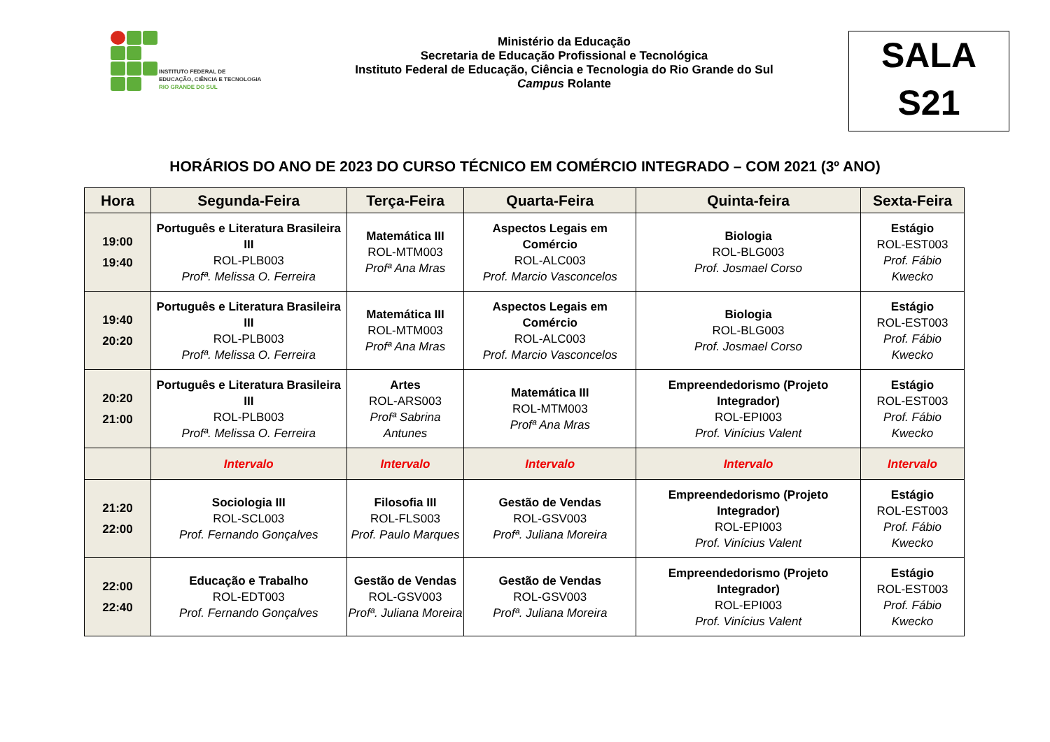INSTITUTO FEDERAL DE
EDUCAÇÃO, CIÊNCIA E TECNOLOGIA
RIO GRANDE DO SUL
Ministério da Educação
Secretaria de Educação Profissional e Tecnológica
Instituto Federal de Educação, Ciência e Tecnologia do Rio Grande do Sul
Campus Rolante
SALA
S21
HORÁRIOS DO ANO DE 2023 DO CURSO TÉCNICO EM COMÉRCIO INTEGRADO – COM 2021 (3º ANO)
| Hora | Segunda-Feira | Terça-Feira | Quarta-Feira | Quinta-feira | Sexta-Feira |
| --- | --- | --- | --- | --- | --- |
| 19:00 19:40 | Português e Literatura Brasileira III ROL-PLB003 Profª. Melissa O. Ferreira | Matemática III ROL-MTM003 Profª Ana Mras | Aspectos Legais em Comércio ROL-ALC003 Prof. Marcio Vasconcelos | Biologia ROL-BLG003 Prof. Josmael Corso | Estágio ROL-EST003 Prof. Fábio Kwecko |
| 19:40 20:20 | Português e Literatura Brasileira III ROL-PLB003 Profª. Melissa O. Ferreira | Matemática III ROL-MTM003 Profª Ana Mras | Aspectos Legais em Comércio ROL-ALC003 Prof. Marcio Vasconcelos | Biologia ROL-BLG003 Prof. Josmael Corso | Estágio ROL-EST003 Prof. Fábio Kwecko |
| 20:20 21:00 | Português e Literatura Brasileira III ROL-PLB003 Profª. Melissa O. Ferreira | Artes ROL-ARS003 Profª Sabrina Antunes | Matemática III ROL-MTM003 Profª Ana Mras | Empreendedorismo (Projeto Integrador) ROL-EPI003 Prof. Vinícius Valent | Estágio ROL-EST003 Prof. Fábio Kwecko |
| | Intervalo | Intervalo | Intervalo | Intervalo | Intervalo |
| 21:20 22:00 | Sociologia III ROL-SCL003 Prof. Fernando Gonçalves | Filosofia III ROL-FLS003 Prof. Paulo Marques | Gestão de Vendas ROL-GSV003 Profª. Juliana Moreira | Empreendedorismo (Projeto Integrador) ROL-EPI003 Prof. Vinícius Valent | Estágio ROL-EST003 Prof. Fábio Kwecko |
| 22:00 22:40 | Educação e Trabalho ROL-EDT003 Prof. Fernando Gonçalves | Gestão de Vendas ROL-GSV003 Profª. Juliana Moreira | Gestão de Vendas ROL-GSV003 Profª. Juliana Moreira | Empreendedorismo (Projeto Integrador) ROL-EPI003 Prof. Vinícius Valent | Estágio ROL-EST003 Prof. Fábio Kwecko |